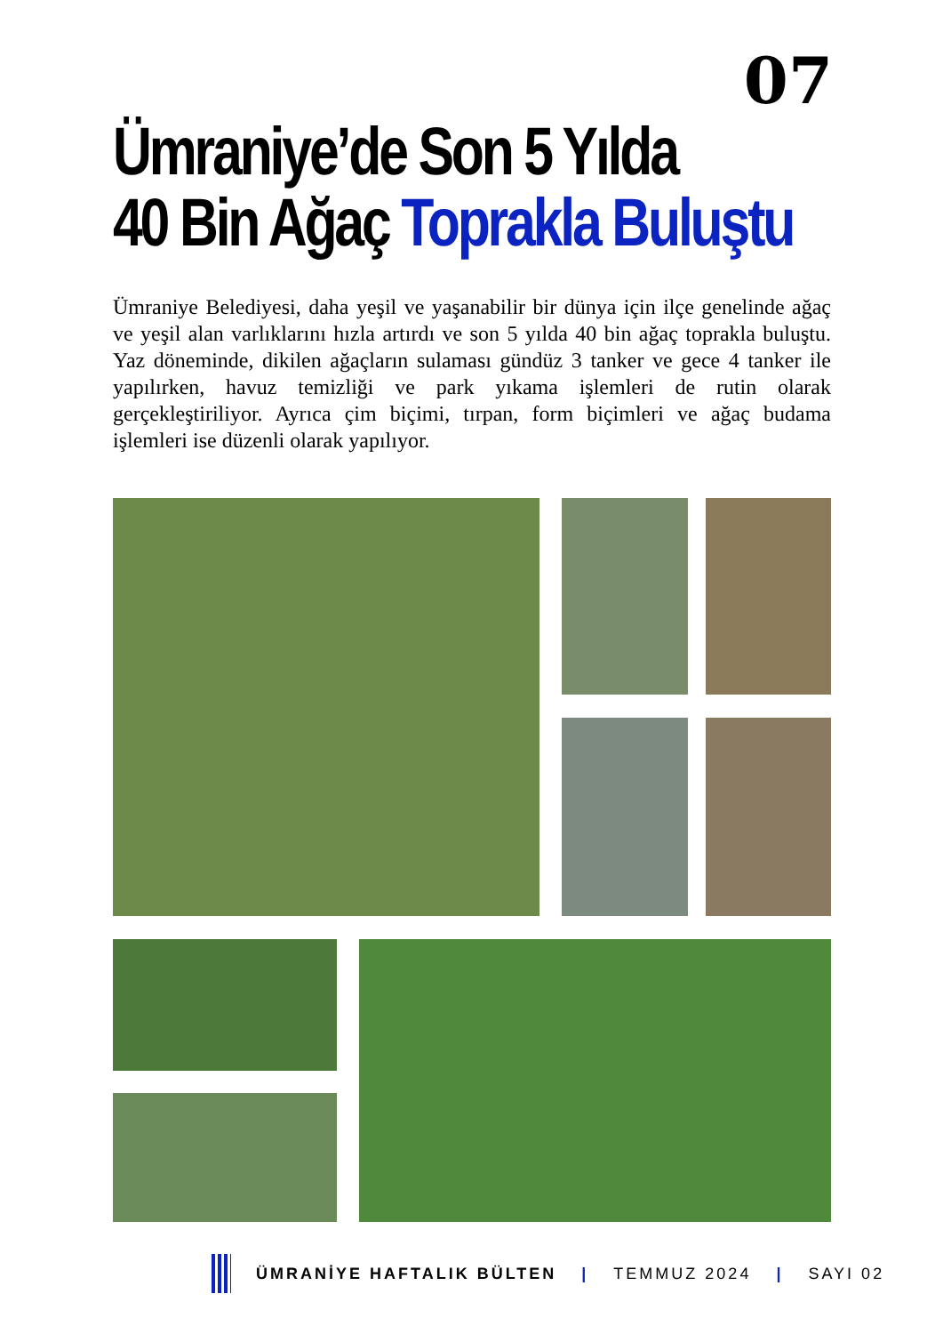07
Ümraniye’de Son 5 Yılda
40 Bin Ağaç Toprakla Buluştu
Ümraniye Belediyesi, daha yeşil ve yaşanabilir bir dünya için ilçe genelinde ağaç ve yeşil alan varlıklarını hızla artırdı ve son 5 yılda 40 bin ağaç toprakla buluştu. Yaz döneminde, dikilen ağaçların sulaması gündüz 3 tanker ve gece 4 tanker ile yapılırken, havuz temizliği ve park yıkama işlemleri de rutin olarak gerçekleştiriliyor. Ayrıca çim biçimi, tırpan, form biçimleri ve ağaç budama işlemleri ise düzenli olarak yapılıyor.
ÜMRANİYE HAFTALIK BÜLTEN | TEMMUZ 2024 | SAYI 02